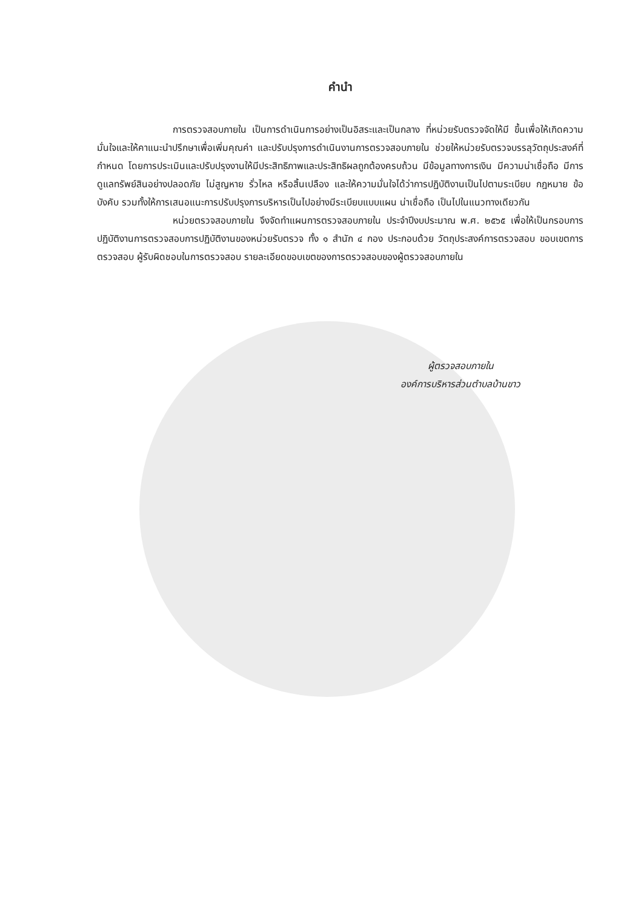คำนำ
การตรวจสอบภายใน เป็นการดำเนินการอย่างเป็นอิสระและเป็นกลาง ที่หน่วยรับตรวจจัดให้มี ขึ้นเพื่อให้เกิดความมั่นใจและให้คาแนะนำปรึกษาเพื่อเพิ่มคุณค่า และปรับปรุงการดำเนินงานการตรวจสอบภายใน ช่วยให้หน่วยรับตรวจบรรลุวัตถุประสงค์ที่กำหนด โดยการประเมินและปรับปรุงงานให้มีประสิทธิภาพและประสิทธิผลถูกต้องครบถ้วน มีข้อมูลทางการเงิน มีความน่าเชื่อถือ มีการดูแลทรัพย์สินอย่างปลอดภัย ไม่สูญหาย รั่วไหล หรือสิ้นเปลือง และให้ความมั่นใจได้ว่าการปฏิบัติงานเป็นไปตามระเบียบ กฎหมาย ข้อบังคับ รวมทั้งให้การเสนอแนะการปรับปรุงการบริหารเป็นไปอย่างมีระเบียบแบบแผน น่าเชื่อถือ เป็นไปในแนวทางเดียวกัน
หน่วยตรวจสอบภายใน จึงจัดทำแผนการตรวจสอบภายใน ประจำปีงบประมาณ พ.ศ. ๒๕๖๕ เพื่อให้เป็นกรอบการปฏิบัติงานการตรวจสอบการปฏิบัติงานของหน่วยรับตรวจ ทั้ง ๑ สำนัก ๔ กอง ประกอบด้วย วัตถุประสงค์การตรวจสอบ ขอบเขตการตรวจสอบ ผู้รับผิดชอบในการตรวจสอบ รายละเอียดขอบเขตของการตรวจสอบของผู้ตรวจสอบภายใน
ผู้ตรวจสอบภายใน
องค์การบริหารส่วนตำบลบ้านขาว